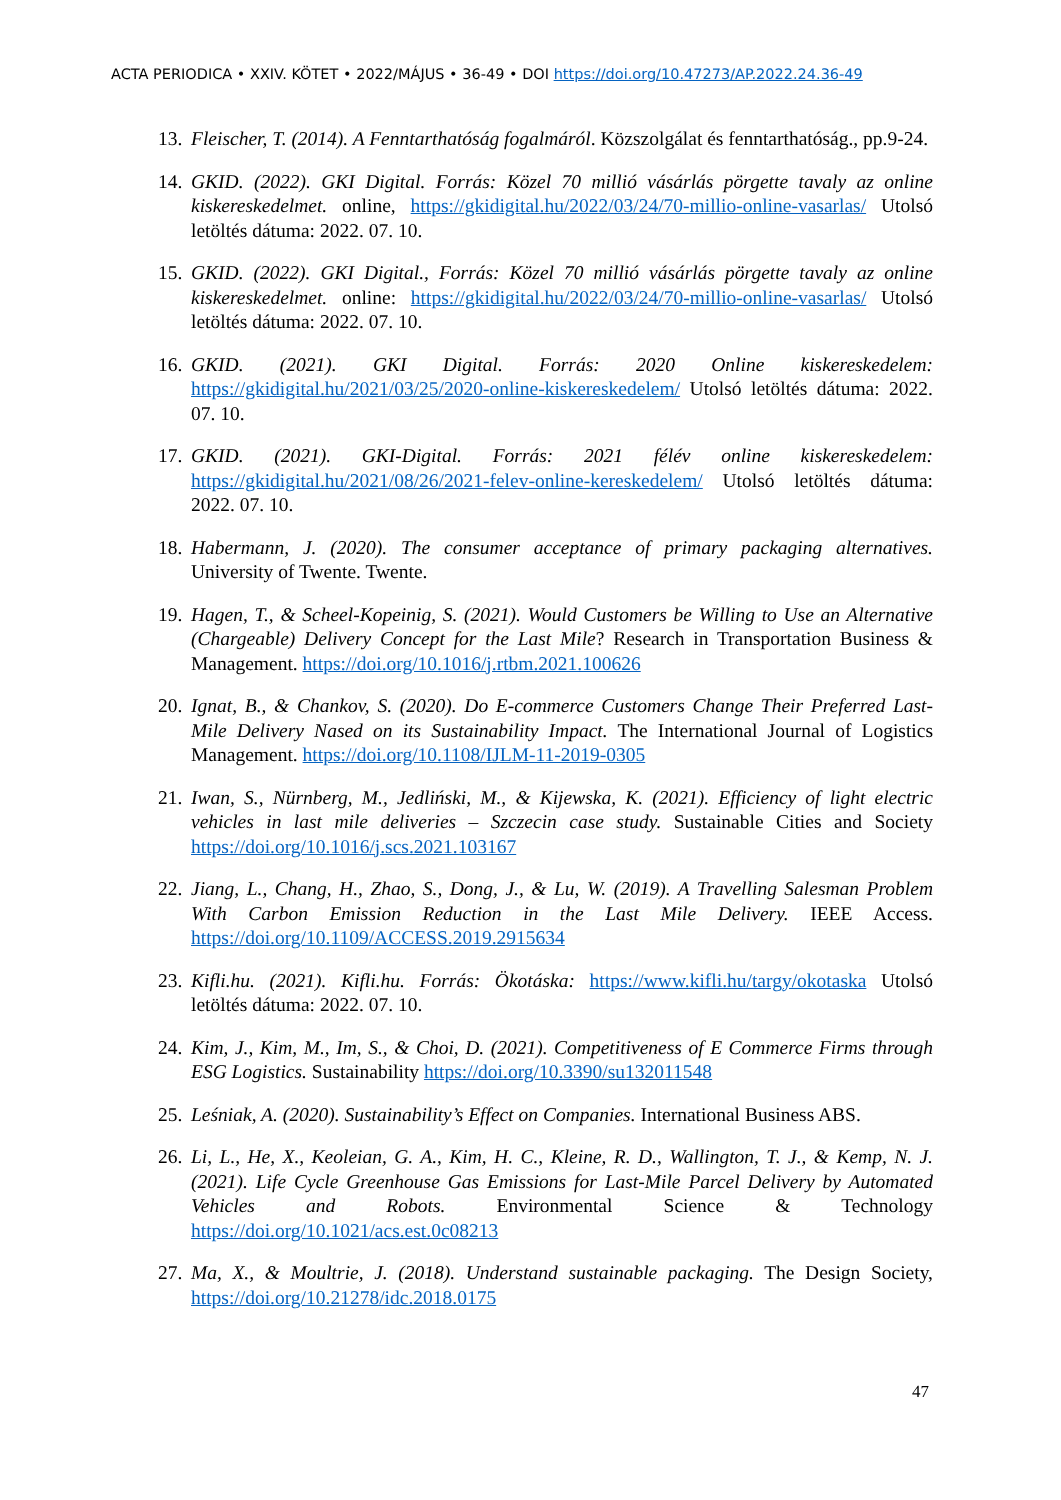ACTA PERIODICA • XXIV. KÖTET • 2022/MÁJUS • 36-49 • DOI https://doi.org/10.47273/AP.2022.24.36-49
13. Fleischer, T. (2014). A Fenntarthatóság fogalmáról. Közszolgálat és fenntarthatóság., pp.9-24.
14. GKID. (2022). GKI Digital. Forrás: Közel 70 millió vásárlás pörgette tavaly az online kiskereskedelmet. online, https://gkidigital.hu/2022/03/24/70-millio-online-vasarlas/ Utolsó letöltés dátuma: 2022. 07. 10.
15. GKID. (2022). GKI Digital., Forrás: Közel 70 millió vásárlás pörgette tavaly az online kiskereskedelmet. online: https://gkidigital.hu/2022/03/24/70-millio-online-vasarlas/ Utolsó letöltés dátuma: 2022. 07. 10.
16. GKID. (2021). GKI Digital. Forrás: 2020 Online kiskereskedelem: https://gkidigital.hu/2021/03/25/2020-online-kiskereskedelem/ Utolsó letöltés dátuma: 2022. 07. 10.
17. GKID. (2021). GKI-Digital. Forrás: 2021 félév online kiskereskedelem: https://gkidigital.hu/2021/08/26/2021-felev-online-kereskedelem/ Utolsó letöltés dátuma: 2022. 07. 10.
18. Habermann, J. (2020). The consumer acceptance of primary packaging alternatives. University of Twente. Twente.
19. Hagen, T., & Scheel-Kopeinig, S. (2021). Would Customers be Willing to Use an Alternative (Chargeable) Delivery Concept for the Last Mile? Research in Transportation Business & Management. https://doi.org/10.1016/j.rtbm.2021.100626
20. Ignat, B., & Chankov, S. (2020). Do E-commerce Customers Change Their Preferred Last-Mile Delivery Nased on its Sustainability Impact. The International Journal of Logistics Management. https://doi.org/10.1108/IJLM-11-2019-0305
21. Iwan, S., Nürnberg, M., Jedliński, M., & Kijewska, K. (2021). Efficiency of light electric vehicles in last mile deliveries – Szczecin case study. Sustainable Cities and Society https://doi.org/10.1016/j.scs.2021.103167
22. Jiang, L., Chang, H., Zhao, S., Dong, J., & Lu, W. (2019). A Travelling Salesman Problem With Carbon Emission Reduction in the Last Mile Delivery. IEEE Access. https://doi.org/10.1109/ACCESS.2019.2915634
23. Kifli.hu. (2021). Kifli.hu. Forrás: Ökotáska: https://www.kifli.hu/targy/okotaska Utolsó letöltés dátuma: 2022. 07. 10.
24. Kim, J., Kim, M., Im, S., & Choi, D. (2021). Competitiveness of E Commerce Firms through ESG Logistics. Sustainability https://doi.org/10.3390/su132011548
25. Leśniak, A. (2020). Sustainability’s Effect on Companies. International Business ABS.
26. Li, L., He, X., Keoleian, G. A., Kim, H. C., Kleine, R. D., Wallington, T. J., & Kemp, N. J. (2021). Life Cycle Greenhouse Gas Emissions for Last-Mile Parcel Delivery by Automated Vehicles and Robots. Environmental Science & Technology https://doi.org/10.1021/acs.est.0c08213
27. Ma, X., & Moultrie, J. (2018). Understand sustainable packaging. The Design Society, https://doi.org/10.21278/idc.2018.0175
47